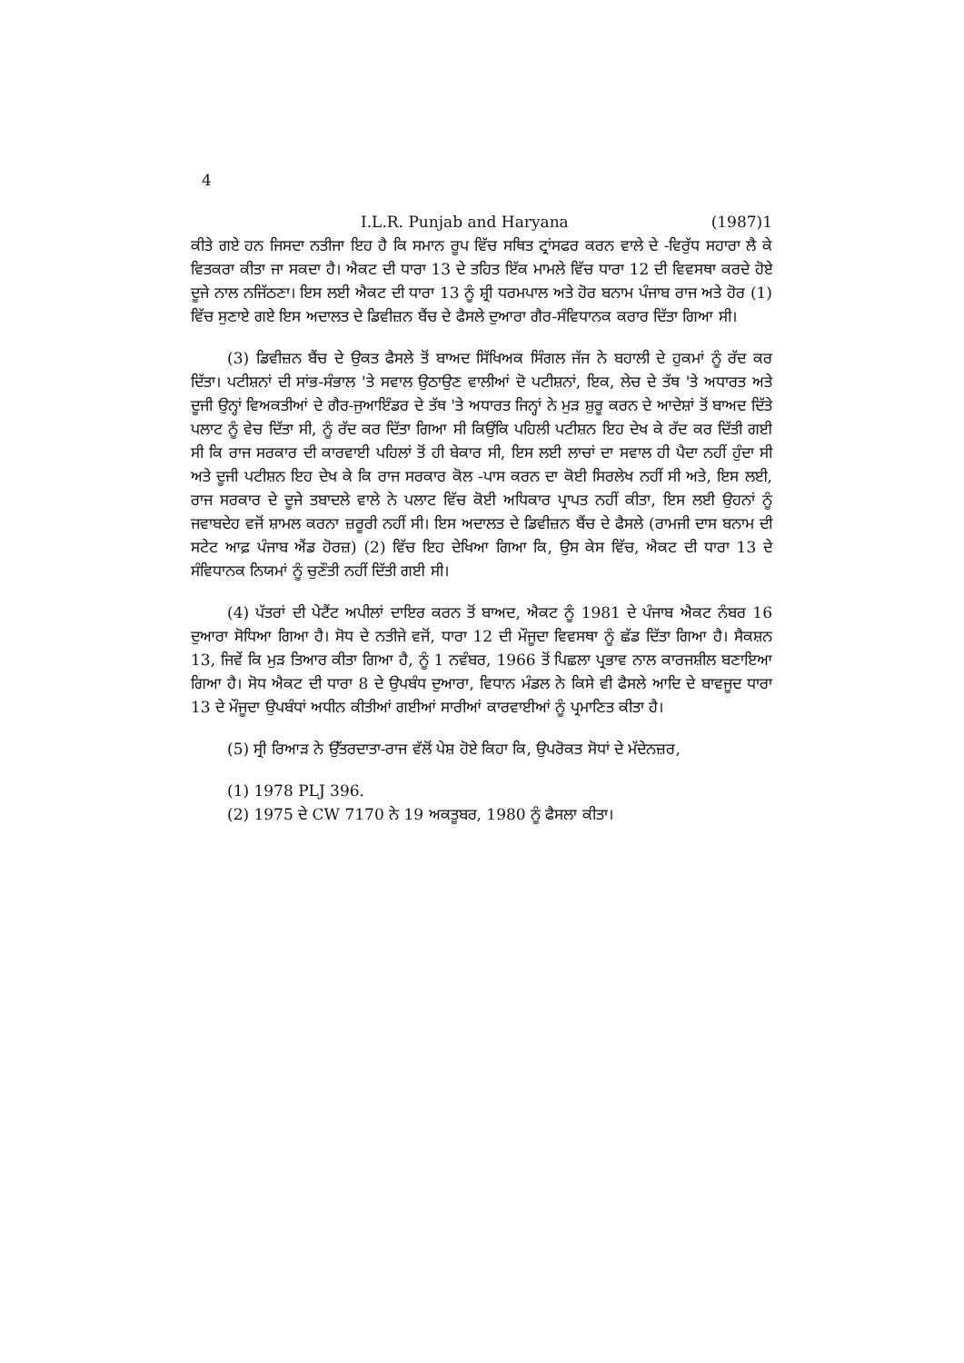4
I.L.R. Punjab and Haryana (1987)1
ਕੀਤੇ ਗਏ ਹਨ ਜਿਸਦਾ ਨਤੀਜਾ ਇਹ ਹੈ ਕਿ ਸਮਾਨ ਰੂਪ ਵਿੱਚ ਸਥਿਤ ਟ੍ਰਾਂਸਫਰ ਕਰਨ ਵਾਲੇ ਦੇ -ਵਿਰੁੱਧ ਸਹਾਰਾ ਲੈ ਕੇ ਵਿਤਕਰਾ ਕੀਤਾ ਜਾ ਸਕਦਾ ਹੈ। ਐਕਟ ਦੀ ਧਾਰਾ 13 ਦੇ ਤਹਿਤ ਇੱਕ ਮਾਮਲੇ ਵਿੱਚ ਧਾਰਾ 12 ਦੀ ਵਿਵਸਥਾ ਕਰਦੇ ਹੋਏ ਦੂਜੇ ਨਾਲ ਨਜਿੱਠਣਾ। ਇਸ ਲਈ ਐਕਟ ਦੀ ਧਾਰਾ 13 ਨੂੰ ਸ਼੍ਰੀ ਧਰਮਪਾਲ ਅਤੇ ਹੋਰ ਬਨਾਮ ਪੰਜਾਬ ਰਾਜ ਅਤੇ ਹੋਰ (1) ਵਿੱਚ ਸੁਣਾਏ ਗਏ ਇਸ ਅਦਾਲਤ ਦੇ ਡਿਵੀਜ਼ਨ ਬੈਂਚ ਦੇ ਫੈਸਲੇ ਦੁਆਰਾ ਗੈਰ-ਸੰਵਿਧਾਨਕ ਕਰਾਰ ਦਿੱਤਾ ਗਿਆ ਸੀ।
(3) ਡਿਵੀਜ਼ਨ ਬੈਂਚ ਦੇ ਉਕਤ ਫੈਸਲੇ ਤੋਂ ਬਾਅਦ ਸਿੱਖਿਅਕ ਸਿੰਗਲ ਜੱਜ ਨੇ ਬਹਾਲੀ ਦੇ ਹੁਕਮਾਂ ਨੂੰ ਰੱਦ ਕਰ ਦਿੱਤਾ। ਪਟੀਸ਼ਨਾਂ ਦੀ ਸਾਂਭ-ਸੰਭਾਲ 'ਤੇ ਸਵਾਲ ਉਠਾਉਣ ਵਾਲੀਆਂ ਦੋ ਪਟੀਸ਼ਨਾਂ, ਇਕ, ਲੇਚ ਦੇ ਤੱਥ 'ਤੇ ਅਧਾਰਤ ਅਤੇ ਦੂਜੀ ਉਨ੍ਹਾਂ ਵਿਅਕਤੀਆਂ ਦੇ ਗੈਰ-ਜੁਆਇੰਡਰ ਦੇ ਤੱਥ 'ਤੇ ਅਧਾਰਤ ਜਿਨ੍ਹਾਂ ਨੇ ਮੁੜ ਸ਼ੁਰੂ ਕਰਨ ਦੇ ਆਦੇਸ਼ਾਂ ਤੋਂ ਬਾਅਦ ਦਿੱਤੇ ਪਲਾਟ ਨੂੰ ਵੇਚ ਦਿੱਤਾ ਸੀ, ਨੂੰ ਰੱਦ ਕਰ ਦਿੱਤਾ ਗਿਆ ਸੀ ਕਿਉਂਕਿ ਪਹਿਲੀ ਪਟੀਸ਼ਨ ਇਹ ਦੇਖ ਕੇ ਰੱਦ ਕਰ ਦਿੱਤੀ ਗਈ ਸੀ ਕਿ ਰਾਜ ਸਰਕਾਰ ਦੀ ਕਾਰਵਾਈ ਪਹਿਲਾਂ ਤੋਂ ਹੀ ਬੇਕਾਰ ਸੀ, ਇਸ ਲਈ ਲਾਚਾਂ ਦਾ ਸਵਾਲ ਹੀ ਪੈਦਾ ਨਹੀਂ ਹੁੰਦਾ ਸੀ ਅਤੇ ਦੂਜੀ ਪਟੀਸ਼ਨ ਇਹ ਦੇਖ ਕੇ ਕਿ ਰਾਜ ਸਰਕਾਰ ਕੋਲ -ਪਾਸ ਕਰਨ ਦਾ ਕੋਈ ਸਿਰਲੇਖ ਨਹੀਂ ਸੀ ਅਤੇ, ਇਸ ਲਈ, ਰਾਜ ਸਰਕਾਰ ਦੇ ਦੂਜੇ ਤਬਾਦਲੇ ਵਾਲੇ ਨੇ ਪਲਾਟ ਵਿੱਚ ਕੋਈ ਅਧਿਕਾਰ ਪ੍ਰਾਪਤ ਨਹੀਂ ਕੀਤਾ, ਇਸ ਲਈ ਉਹਨਾਂ ਨੂੰ ਜਵਾਬਦੇਹ ਵਜੋਂ ਸ਼ਾਮਲ ਕਰਨਾ ਜ਼ਰੂਰੀ ਨਹੀਂ ਸੀ। ਇਸ ਅਦਾਲਤ ਦੇ ਡਿਵੀਜ਼ਨ ਬੈਂਚ ਦੇ ਫੈਸਲੇ (ਰਾਮਜੀ ਦਾਸ ਬਨਾਮ ਦੀ ਸਟੇਟ ਆਫ਼ ਪੰਜਾਬ ਐਂਡ ਹੋਰਜ਼) (2) ਵਿੱਚ ਇਹ ਦੇਖਿਆ ਗਿਆ ਕਿ, ਉਸ ਕੇਸ ਵਿੱਚ, ਐਕਟ ਦੀ ਧਾਰਾ 13 ਦੇ ਸੰਵਿਧਾਨਕ ਨਿਯਮਾਂ ਨੂੰ ਚੁਣੌਤੀ ਨਹੀਂ ਦਿੱਤੀ ਗਈ ਸੀ।
(4) ਪੱਤਰਾਂ ਦੀ ਪੇਟੈਂਟ ਅਪੀਲਾਂ ਦਾਇਰ ਕਰਨ ਤੋਂ ਬਾਅਦ, ਐਕਟ ਨੂੰ 1981 ਦੇ ਪੰਜਾਬ ਐਕਟ ਨੰਬਰ 16 ਦੁਆਰਾ ਸੋਧਿਆ ਗਿਆ ਹੈ। ਸੋਧ ਦੇ ਨਤੀਜੇ ਵਜੋਂ, ਧਾਰਾ 12 ਦੀ ਮੌਜੂਦਾ ਵਿਵਸਥਾ ਨੂੰ ਛੱਡ ਦਿੱਤਾ ਗਿਆ ਹੈ। ਸੈਕਸ਼ਨ 13, ਜਿਵੇਂ ਕਿ ਮੁੜ ਤਿਆਰ ਕੀਤਾ ਗਿਆ ਹੈ, ਨੂੰ 1 ਨਵੰਬਰ, 1966 ਤੋਂ ਪਿਛਲਾ ਪ੍ਰਭਾਵ ਨਾਲ ਕਾਰਜਸ਼ੀਲ ਬਣਾਇਆ ਗਿਆ ਹੈ। ਸੋਧ ਐਕਟ ਦੀ ਧਾਰਾ 8 ਦੇ ਉਪਬੰਧ ਦੁਆਰਾ, ਵਿਧਾਨ ਮੰਡਲ ਨੇ ਕਿਸੇ ਵੀ ਫੈਸਲੇ ਆਦਿ ਦੇ ਬਾਵਜੂਦ ਧਾਰਾ 13 ਦੇ ਮੌਜੂਦਾ ਉਪਬੰਧਾਂ ਅਧੀਨ ਕੀਤੀਆਂ ਗਈਆਂ ਸਾਰੀਆਂ ਕਾਰਵਾਈਆਂ ਨੂੰ ਪ੍ਰਮਾਣਿਤ ਕੀਤਾ ਹੈ।
(5) ਸ੍ਰੀ ਰਿਆੜ ਨੇ ਉੱਤਰਦਾਤਾ-ਰਾਜ ਵੱਲੋਂ ਪੇਸ਼ ਹੋਏ ਕਿਹਾ ਕਿ, ਉਪਰੋਕਤ ਸੋਧਾਂ ਦੇ ਮੱਦੇਨਜ਼ਰ,
(1) 1978 PLJ 396.
(2) 1975 ਦੇ CW 7170 ਨੇ 19 ਅਕਤੂਬਰ, 1980 ਨੂੰ ਫੈਸਲਾ ਕੀਤਾ।